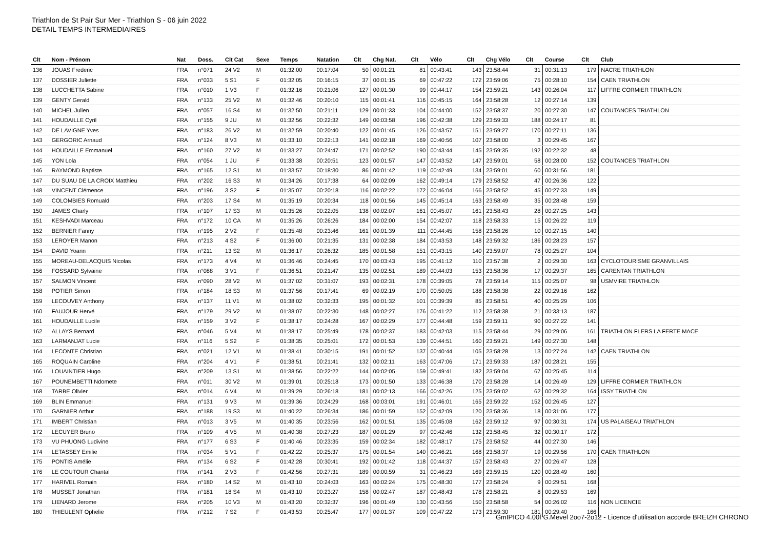Triathlon de St Pair Sur Mer - Triathlon S - 06 juin 2022
DETAIL TEMPS INTERMEDIAIRES
| Clt | Nom - Prénom | Nat | Doss. | Clt Cat | Sexe | Temps | Natation | Clt | Chg Nat. | Clt | Vélo | Clt | Chg Vélo | Clt | Course | Clt | Club |
| --- | --- | --- | --- | --- | --- | --- | --- | --- | --- | --- | --- | --- | --- | --- | --- | --- | --- |
| 136 | JOUAS Frederic | FRA | n°071 | 24 V2 | M | 01:32:00 | 00:17:04 | 50 | 00:01:21 | 81 | 00:43:41 | 143 | 23:58:44 | 31 | 00:31:13 | 179 | NACRE TRIATHLON |
| 137 | DOSSIER Juliette | FRA | n°033 | 5 S1 | F | 01:32:05 | 00:16:15 | 37 | 00:01:15 | 69 | 00:47:22 | 172 | 23:59:06 | 75 | 00:28:10 | 154 | CAEN TRIATHLON |
| 138 | LUCCHETTA Sabine | FRA | n°010 | 1 V3 | F | 01:32:16 | 00:21:06 | 127 | 00:01:30 | 99 | 00:44:17 | 154 | 23:59:21 | 143 | 00:26:04 | 117 | LIFFRE CORMIER TRIATHLON |
| 139 | GENTY Gerald | FRA | n°133 | 25 V2 | M | 01:32:46 | 00:20:10 | 115 | 00:01:41 | 116 | 00:45:15 | 164 | 23:58:28 | 12 | 00:27:14 | 139 | |
| 140 | MICHEL Julien | FRA | n°057 | 16 S4 | M | 01:32:50 | 00:21:11 | 129 | 00:01:33 | 104 | 00:44:00 | 152 | 23:58:37 | 20 | 00:27:30 | 147 | COUTANCES TRIATHLON |
| 141 | HOUDAILLE Cyril | FRA | n°155 | 9 JU | M | 01:32:56 | 00:22:32 | 149 | 00:03:58 | 196 | 00:42:38 | 129 | 23:59:33 | 188 | 00:24:17 | 81 | |
| 142 | DE LAVIGNE Yves | FRA | n°183 | 26 V2 | M | 01:32:59 | 00:20:40 | 122 | 00:01:45 | 126 | 00:43:57 | 151 | 23:59:27 | 170 | 00:27:11 | 136 | |
| 143 | GERGORIC Arnaud | FRA | n°124 | 8 V3 | M | 01:33:10 | 00:22:13 | 141 | 00:02:18 | 169 | 00:40:56 | 107 | 23:58:00 | 3 | 00:29:45 | 167 | |
| 144 | HOUDAILLE Emmanuel | FRA | n°160 | 27 V2 | M | 01:33:27 | 00:24:47 | 171 | 00:02:52 | 190 | 00:43:44 | 145 | 23:59:35 | 192 | 00:22:32 | 48 | |
| 145 | YON Lola | FRA | n°054 | 1 JU | F | 01:33:38 | 00:20:51 | 123 | 00:01:57 | 147 | 00:43:52 | 147 | 23:59:01 | 58 | 00:28:00 | 152 | COUTANCES TRIATHLON |
| 146 | RAYMOND Baptiste | FRA | n°165 | 12 S1 | M | 01:33:57 | 00:18:30 | 86 | 00:01:42 | 119 | 00:42:49 | 134 | 23:59:01 | 60 | 00:31:56 | 181 | |
| 147 | DU SUAU DE LA CROIX Matthieu | FRA | n°202 | 16 S3 | M | 01:34:26 | 00:17:38 | 64 | 00:02:09 | 162 | 00:49:14 | 179 | 23:58:52 | 47 | 00:26:36 | 122 | |
| 148 | VINCENT Clémence | FRA | n°196 | 3 S2 | F | 01:35:07 | 00:20:18 | 116 | 00:02:22 | 172 | 00:46:04 | 166 | 23:58:52 | 45 | 00:27:33 | 149 | |
| 149 | COLOMBIES Romuald | FRA | n°203 | 17 S4 | M | 01:35:19 | 00:20:34 | 118 | 00:01:56 | 145 | 00:45:14 | 163 | 23:58:49 | 35 | 00:28:48 | 159 | |
| 150 | JAMES Charly | FRA | n°107 | 17 S3 | M | 01:35:26 | 00:22:05 | 138 | 00:02:07 | 161 | 00:45:07 | 161 | 23:58:43 | 28 | 00:27:25 | 143 | |
| 151 | KESHVADI Marceau | FRA | n°172 | 10 CA | M | 01:35:26 | 00:26:26 | 184 | 00:02:00 | 154 | 00:42:07 | 118 | 23:58:33 | 15 | 00:26:22 | 119 | |
| 152 | BERNIER Fanny | FRA | n°195 | 2 V2 | F | 01:35:48 | 00:23:46 | 161 | 00:01:39 | 111 | 00:44:45 | 158 | 23:58:26 | 10 | 00:27:15 | 140 | |
| 153 | LEROYER Manon | FRA | n°213 | 4 S2 | F | 01:36:00 | 00:21:35 | 131 | 00:02:38 | 184 | 00:43:53 | 148 | 23:59:32 | 186 | 00:28:23 | 157 | |
| 154 | DAVID Yoann | FRA | n°211 | 13 S2 | M | 01:36:17 | 00:26:32 | 185 | 00:01:58 | 151 | 00:43:15 | 140 | 23:59:07 | 78 | 00:25:27 | 104 | |
| 155 | MOREAU-DELACQUIS Nicolas | FRA | n°173 | 4 V4 | M | 01:36:46 | 00:24:45 | 170 | 00:03:43 | 195 | 00:41:12 | 110 | 23:57:38 | 2 | 00:29:30 | 163 | CYCLOTOURISME GRANVILLAIS |
| 156 | FOSSARD Sylvaine | FRA | n°088 | 3 V1 | F | 01:36:51 | 00:21:47 | 135 | 00:02:51 | 189 | 00:44:03 | 153 | 23:58:36 | 17 | 00:29:37 | 165 | CARENTAN TRIATHLON |
| 157 | SALMON Vincent | FRA | n°090 | 28 V2 | M | 01:37:02 | 00:31:07 | 193 | 00:02:31 | 178 | 00:39:05 | 78 | 23:59:14 | 115 | 00:25:07 | 98 | USMVIRE TRIATHLON |
| 158 | POTIER Simon | FRA | n°184 | 18 S3 | M | 01:37:56 | 00:17:41 | 69 | 00:02:19 | 170 | 00:50:05 | 188 | 23:58:38 | 22 | 00:29:16 | 162 | |
| 159 | LECOUVEY Anthony | FRA | n°137 | 11 V1 | M | 01:38:02 | 00:32:33 | 195 | 00:01:32 | 101 | 00:39:39 | 85 | 23:58:51 | 40 | 00:25:29 | 106 | |
| 160 | FAUJOUR Hervé | FRA | n°179 | 29 V2 | M | 01:38:07 | 00:22:30 | 148 | 00:02:27 | 176 | 00:41:22 | 112 | 23:58:38 | 21 | 00:33:13 | 187 | |
| 161 | HOUDAILLE Lucile | FRA | n°159 | 3 V2 | F | 01:38:17 | 00:24:28 | 167 | 00:02:29 | 177 | 00:44:48 | 159 | 23:59:11 | 90 | 00:27:22 | 141 | |
| 162 | ALLAYS Bernard | FRA | n°046 | 5 V4 | M | 01:38:17 | 00:25:49 | 178 | 00:02:37 | 183 | 00:42:03 | 115 | 23:58:44 | 29 | 00:29:06 | 161 | TRIATHLON FLERS LA FERTE MACE |
| 163 | LARMANJAT Lucie | FRA | n°116 | 5 S2 | F | 01:38:35 | 00:25:01 | 172 | 00:01:53 | 139 | 00:44:51 | 160 | 23:59:21 | 149 | 00:27:30 | 148 | |
| 164 | LECONTE Christian | FRA | n°021 | 12 V1 | M | 01:38:41 | 00:30:15 | 191 | 00:01:52 | 137 | 00:40:44 | 105 | 23:58:28 | 13 | 00:27:24 | 142 | CAEN TRIATHLON |
| 165 | ROQUAIN Caroline | FRA | n°204 | 4 V1 | F | 01:38:51 | 00:21:41 | 132 | 00:02:11 | 163 | 00:47:06 | 171 | 23:59:33 | 187 | 00:28:21 | 155 | |
| 166 | LOUAINTIER Hugo | FRA | n°209 | 13 S1 | M | 01:38:56 | 00:22:22 | 144 | 00:02:05 | 159 | 00:49:41 | 182 | 23:59:04 | 67 | 00:25:45 | 114 | |
| 167 | POUNEMBETTI Ndomete | FRA | n°011 | 30 V2 | M | 01:39:01 | 00:25:18 | 173 | 00:01:50 | 133 | 00:46:38 | 170 | 23:58:28 | 14 | 00:26:49 | 129 | LIFFRE CORMIER TRIATHLON |
| 168 | TARBE Olivier | FRA | n°014 | 6 V4 | M | 01:39:29 | 00:26:18 | 181 | 00:02:13 | 166 | 00:42:26 | 125 | 23:59:02 | 62 | 00:29:32 | 164 | ISSY TRIATHLON |
| 169 | BLIN Emmanuel | FRA | n°131 | 9 V3 | M | 01:39:36 | 00:24:29 | 168 | 00:03:01 | 191 | 00:46:01 | 165 | 23:59:22 | 152 | 00:26:45 | 127 | |
| 170 | GARNIER Arthur | FRA | n°188 | 19 S3 | M | 01:40:22 | 00:26:34 | 186 | 00:01:59 | 152 | 00:42:09 | 120 | 23:58:36 | 18 | 00:31:06 | 177 | |
| 171 | IMBERT Christian | FRA | n°013 | 3 V5 | M | 01:40:35 | 00:23:56 | 162 | 00:01:51 | 135 | 00:45:08 | 162 | 23:59:12 | 97 | 00:30:31 | 174 | US PALAISEAU TRIATHLON |
| 172 | LECUYER Bruno | FRA | n°109 | 4 V5 | M | 01:40:38 | 00:27:23 | 187 | 00:01:29 | 97 | 00:42:46 | 132 | 23:58:45 | 32 | 00:30:17 | 172 | |
| 173 | VU PHUONG Ludivine | FRA | n°177 | 6 S3 | F | 01:40:46 | 00:23:35 | 159 | 00:02:34 | 182 | 00:48:17 | 175 | 23:58:52 | 44 | 00:27:30 | 146 | |
| 174 | LETASSEY Emilie | FRA | n°034 | 5 V1 | F | 01:42:22 | 00:25:37 | 175 | 00:01:54 | 140 | 00:46:21 | 168 | 23:58:37 | 19 | 00:29:56 | 170 | CAEN TRIATHLON |
| 175 | PONTIS Amélie | FRA | n°134 | 6 S2 | F | 01:42:28 | 00:30:41 | 192 | 00:01:42 | 118 | 00:44:37 | 157 | 23:58:43 | 27 | 00:26:47 | 128 | |
| 176 | LE COUTOUR Chantal | FRA | n°141 | 2 V3 | F | 01:42:56 | 00:27:31 | 189 | 00:00:59 | 31 | 00:46:23 | 169 | 23:59:15 | 120 | 00:28:49 | 160 | |
| 177 | HARIVEL Romain | FRA | n°180 | 14 S2 | M | 01:43:10 | 00:24:03 | 163 | 00:02:24 | 175 | 00:48:30 | 177 | 23:58:24 | 9 | 00:29:51 | 168 | |
| 178 | MUSSET Jonathan | FRA | n°181 | 18 S4 | M | 01:43:10 | 00:23:27 | 158 | 00:02:47 | 187 | 00:48:43 | 178 | 23:58:21 | 8 | 00:29:53 | 169 | |
| 179 | LIENARD Jerome | FRA | n°205 | 10 V3 | M | 01:43:20 | 00:32:37 | 196 | 00:01:49 | 130 | 00:43:56 | 150 | 23:58:58 | 54 | 00:26:02 | 116 | NON LICENCIE |
| 180 | THIEULENT Ophelie | FRA | n°212 | 7 S2 | F | 01:43:53 | 00:25:47 | 177 | 00:01:37 | 109 | 00:47:22 | 173 | 23:59:30 | 181 | 00:29:40 | 166 | |
GmIPICO 4.00f G.Mevel 2oo7-2o12 - Licence d'utilisation accorde BREIZH CHRONO